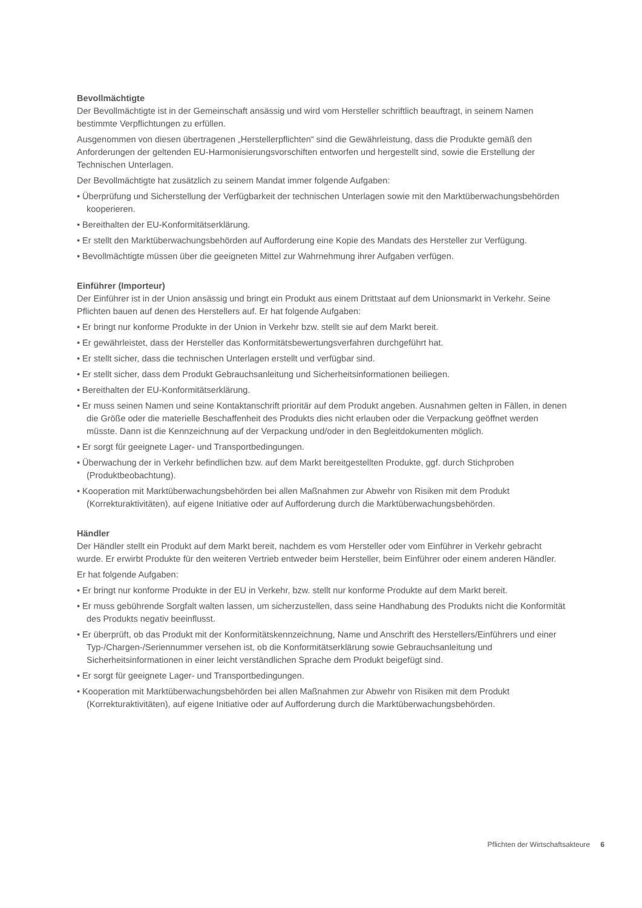Bevollmächtigte
Der Bevollmächtigte ist in der Gemeinschaft ansässig und wird vom Hersteller schriftlich beauftragt, in seinem Namen bestimmte Verpflichtungen zu erfüllen.
Ausgenommen von diesen übertragenen „Herstellerpflichten“ sind die Gewährleistung, dass die Produkte gemäß den Anforderungen der geltenden EU-Harmonisierungsvorschiften entworfen und hergestellt sind, sowie die Erstellung der Technischen Unterlagen.
Der Bevollmächtigte hat zusätzlich zu seinem Mandat immer folgende Aufgaben:
• Überprüfung und Sicherstellung der Verfügbarkeit der technischen Unterlagen sowie mit den Marktüberwachungsbehörden kooperieren.
• Bereithalten der EU-Konformitätserklärung.
• Er stellt den Marktüberwachungsbehörden auf Aufforderung eine Kopie des Mandats des Hersteller zur Verfügung.
• Bevollmächtigte müssen über die geeigneten Mittel zur Wahrnehmung ihrer Aufgaben verfügen.
Einführer (Importeur)
Der Einführer ist in der Union ansässig und bringt ein Produkt aus einem Drittstaat auf dem Unionsmarkt in Verkehr. Seine Pflichten bauen auf denen des Herstellers auf. Er hat folgende Aufgaben:
• Er bringt nur konforme Produkte in der Union in Verkehr bzw. stellt sie auf dem Markt bereit.
• Er gewährleistet, dass der Hersteller das Konformitätsbewertungsverfahren durchgeführt hat.
• Er stellt sicher, dass die technischen Unterlagen erstellt und verfügbar sind.
• Er stellt sicher, dass dem Produkt Gebrauchsanleitung und Sicherheitsinformationen beiliegen.
• Bereithalten der EU-Konformitätserklärung.
• Er muss seinen Namen und seine Kontaktanschrift prioritär auf dem Produkt angeben. Ausnahmen gelten in Fällen, in denen die Größe oder die materielle Beschaffenheit des Produkts dies nicht erlauben oder die Verpackung geöffnet werden müsste. Dann ist die Kennzeichnung auf der Verpackung und/oder in den Begleitdokumenten möglich.
• Er sorgt für geeignete Lager- und Transportbedingungen.
• Überwachung der in Verkehr befindlichen bzw. auf dem Markt bereitgestellten Produkte, ggf. durch Stichproben (Produktbeobachtung).
• Kooperation mit Marktüberwachungsbehörden bei allen Maßnahmen zur Abwehr von Risiken mit dem Produkt (Korrekturaktivitäten), auf eigene Initiative oder auf Aufforderung durch die Marktüberwachungsbehörden.
Händler
Der Händler stellt ein Produkt auf dem Markt bereit, nachdem es vom Hersteller oder vom Einführer in Verkehr gebracht wurde. Er erwirbt Produkte für den weiteren Vertrieb entweder beim Hersteller, beim Einführer oder einem anderen Händler.
Er hat folgende Aufgaben:
• Er bringt nur konforme Produkte in der EU in Verkehr, bzw. stellt nur konforme Produkte auf dem Markt bereit.
• Er muss gebührende Sorgfalt walten lassen, um sicherzustellen, dass seine Handhabung des Produkts nicht die Konformität des Produkts negativ beeinflusst.
• Er überprüft, ob das Produkt mit der Konformitätskennzeichnung, Name und Anschrift des Herstellers/Einführers und einer Typ-/Chargen-/Seriennummer versehen ist, ob die Konformitätserklärung sowie Gebrauchsanleitung und Sicherheitsinformationen in einer leicht verständlichen Sprache dem Produkt beigefügt sind.
• Er sorgt für geeignete Lager- und Transportbedingungen.
• Kooperation mit Marktüberwachungsbehörden bei allen Maßnahmen zur Abwehr von Risiken mit dem Produkt (Korrekturaktivitäten), auf eigene Initiative oder auf Aufforderung durch die Marktüberwachungsbehörden.
Pflichten der Wirtschaftsakteure 6